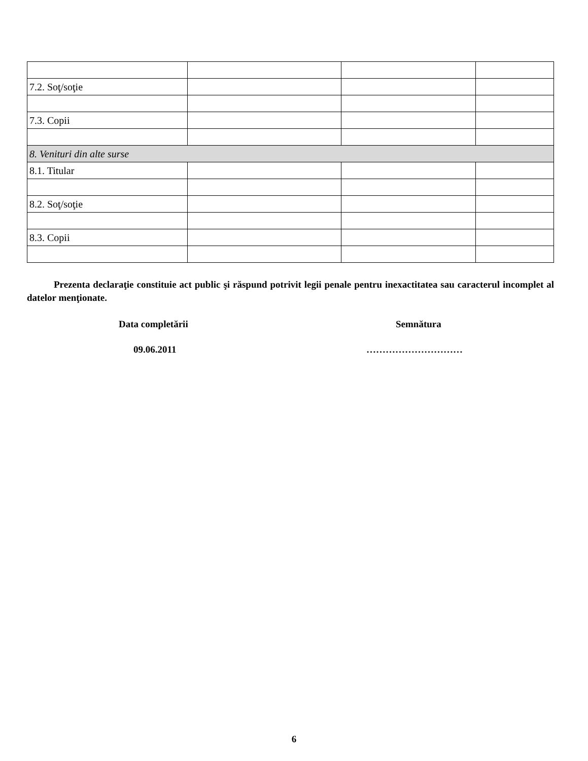| 7.2. Soţ/soţie | | | |
| 7.3. Copii | | | |
| 8. Venituri din alte surse | | | |
| 8.1. Titular | | | |
| 8.2. Soţ/soţie | | | |
| 8.3. Copii | | | |
Prezenta declaraţie constituie act public şi răspund potrivit legii penale pentru inexactitatea sau caracterul incomplet al datelor menţionate.
Data completării Semnătura
09.06.2011 …………………………
6